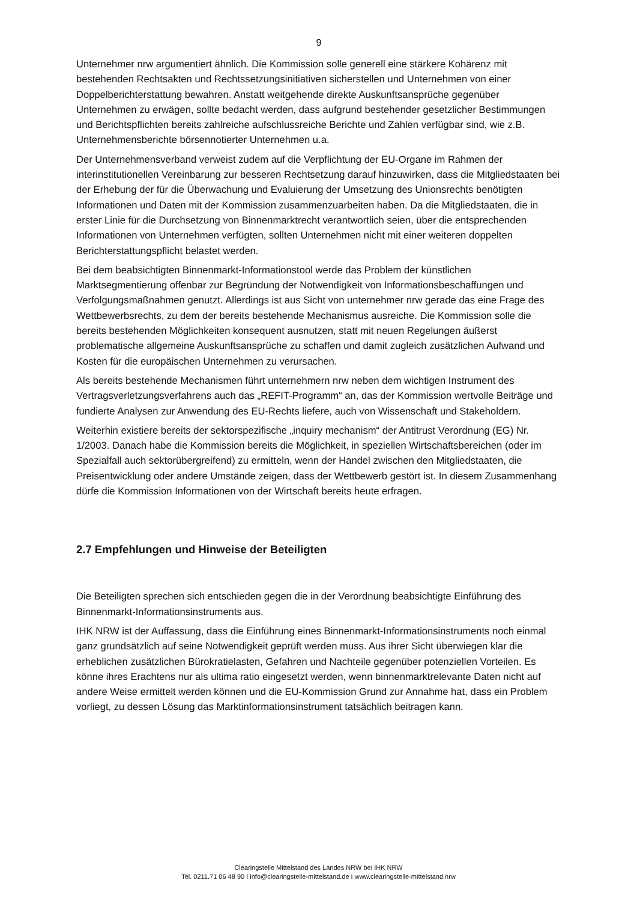9
Unternehmer nrw argumentiert ähnlich. Die Kommission solle generell eine stärkere Kohärenz mit bestehenden Rechtsakten und Rechtssetzungsinitiativen sicherstellen und Unternehmen von einer Doppelberichterstattung bewahren. Anstatt weitgehende direkte Auskunftsansprüche gegenüber Unternehmen zu erwägen, sollte bedacht werden, dass aufgrund bestehender gesetzlicher Bestimmungen und Berichtspflichten bereits zahlreiche aufschlussreiche Berichte und Zahlen verfügbar sind, wie z.B. Unternehmensberichte börsennotierter Unternehmen u.a.
Der Unternehmensverband verweist zudem auf die Verpflichtung der EU-Organe im Rahmen der interinstitutionellen Vereinbarung zur besseren Rechtsetzung darauf hinzuwirken, dass die Mitgliedstaaten bei der Erhebung der für die Überwachung und Evaluierung der Umsetzung des Unionsrechts benötigten Informationen und Daten mit der Kommission zusammenzuarbeiten haben. Da die Mitgliedstaaten, die in erster Linie für die Durchsetzung von Binnenmarktrecht verantwortlich seien, über die entsprechenden Informationen von Unternehmen verfügten, sollten Unternehmen nicht mit einer weiteren doppelten Berichterstattungspflicht belastet werden.
Bei dem beabsichtigten Binnenmarkt-Informationstool werde das Problem der künstlichen Marktsegmentierung offenbar zur Begründung der Notwendigkeit von Informationsbeschaffungen und Verfolgungsmaßnahmen genutzt. Allerdings ist aus Sicht von unternehmer nrw gerade das eine Frage des Wettbewerbsrechts, zu dem der bereits bestehende Mechanismus ausreiche. Die Kommission solle die bereits bestehenden Möglichkeiten konsequent ausnutzen, statt mit neuen Regelungen äußerst problematische allgemeine Auskunftsansprüche zu schaffen und damit zugleich zusätzlichen Aufwand und Kosten für die europäischen Unternehmen zu verursachen.
Als bereits bestehende Mechanismen führt unternehmern nrw neben dem wichtigen Instrument des Vertragsverletzungsverfahrens auch das „REFIT-Programm“ an, das der Kommission wertvolle Beiträge und fundierte Analysen zur Anwendung des EU-Rechts liefere, auch von Wissenschaft und Stakeholdern.
Weiterhin existiere bereits der sektorspezifische „inquiry mechanism“ der Antitrust Verordnung (EG) Nr. 1/2003. Danach habe die Kommission bereits die Möglichkeit, in speziellen Wirtschaftsbereichen (oder im Spezialfall auch sektorübergreifend) zu ermitteln, wenn der Handel zwischen den Mitgliedstaaten, die Preisentwicklung oder andere Umstände zeigen, dass der Wettbewerb gestört ist. In diesem Zusammenhang dürfe die Kommission Informationen von der Wirtschaft bereits heute erfragen.
2.7 Empfehlungen und Hinweise der Beteiligten
Die Beteiligten sprechen sich entschieden gegen die in der Verordnung beabsichtigte Einführung des Binnenmarkt-Informationsinstruments aus.
IHK NRW ist der Auffassung, dass die Einführung eines Binnenmarkt-Informationsinstruments noch einmal ganz grundsätzlich auf seine Notwendigkeit geprüft werden muss. Aus ihrer Sicht überwiegen klar die erheblichen zusätzlichen Bürokratielasten, Gefahren und Nachteile gegenüber potenziellen Vorteilen. Es könne ihres Erachtens nur als ultima ratio eingesetzt werden, wenn binnenmarktrelevante Daten nicht auf andere Weise ermittelt werden können und die EU-Kommission Grund zur Annahme hat, dass ein Problem vorliegt, zu dessen Lösung das Marktinformationsinstrument tatsächlich beitragen kann.
Clearingstelle Mittelstand des Landes NRW bei IHK NRW
Tel. 0211.71 06 48 90 I info@clearingstelle-mittelstand.de I www.clearingstelle-mittelstand.nrw